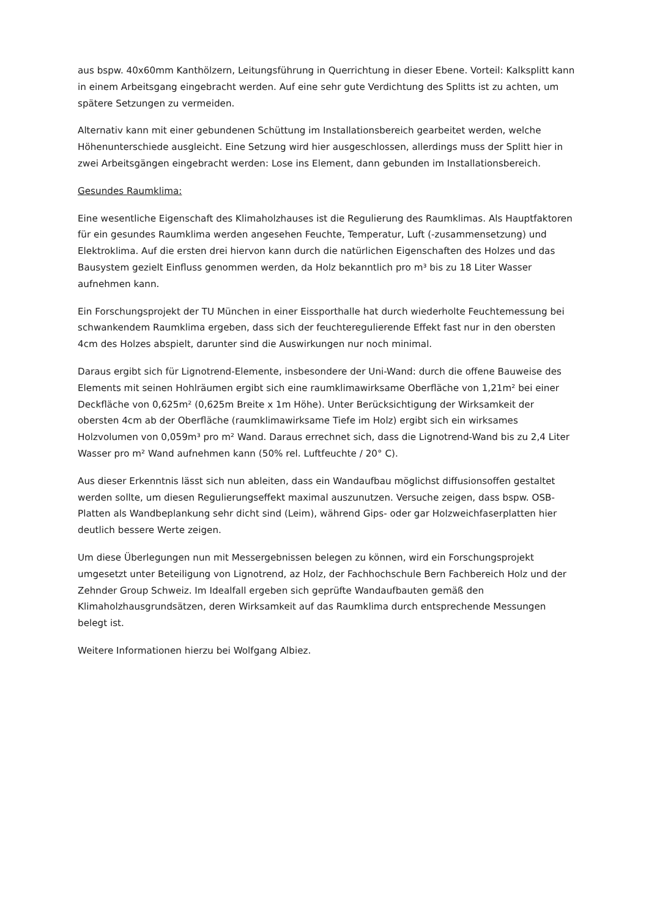aus bspw. 40x60mm Kanthölzern, Leitungsführung in Querrichtung in dieser Ebene. Vorteil: Kalksplitt kann in einem Arbeitsgang eingebracht werden. Auf eine sehr gute Verdichtung des Splitts ist zu achten, um spätere Setzungen zu vermeiden.
Alternativ kann mit einer gebundenen Schüttung im Installationsbereich gearbeitet werden, welche Höhenunterschiede ausgleicht. Eine Setzung wird hier ausgeschlossen, allerdings muss der Splitt hier in zwei Arbeitsgängen eingebracht werden: Lose ins Element, dann gebunden im Installationsbereich.
Gesundes Raumklima:
Eine wesentliche Eigenschaft des Klimaholzhauses ist die Regulierung des Raumklimas. Als Hauptfaktoren für ein gesundes Raumklima werden angesehen Feuchte, Temperatur, Luft (-zusammensetzung) und Elektroklima. Auf die ersten drei hiervon kann durch die natürlichen Eigenschaften des Holzes und das Bausystem gezielt Einfluss genommen werden, da Holz bekanntlich pro m³ bis zu 18 Liter Wasser aufnehmen kann.
Ein Forschungsprojekt der TU München in einer Eissporthalle hat durch wiederholte Feuchtemessung bei schwankendem Raumklima ergeben, dass sich der feuchteregulierende Effekt fast nur in den obersten 4cm des Holzes abspielt, darunter sind die Auswirkungen nur noch minimal.
Daraus ergibt sich für Lignotrend-Elemente, insbesondere der Uni-Wand: durch die offene Bauweise des Elements mit seinen Hohlräumen ergibt sich eine raumklimawirksame Oberfläche von 1,21m² bei einer Deckfläche von 0,625m² (0,625m Breite x 1m Höhe). Unter Berücksichtigung der Wirksamkeit der obersten 4cm ab der Oberfläche (raumklimawirksame Tiefe im Holz) ergibt sich ein wirksames Holzvolumen von 0,059m³ pro m² Wand. Daraus errechnet sich, dass die Lignotrend-Wand bis zu 2,4 Liter Wasser pro m² Wand aufnehmen kann (50% rel. Luftfeuchte / 20° C).
Aus dieser Erkenntnis lässt sich nun ableiten, dass ein Wandaufbau möglichst diffusionsoffen gestaltet werden sollte, um diesen Regulierungseffekt maximal auszunutzen. Versuche zeigen, dass bspw. OSB-Platten als Wandbeplankung sehr dicht sind (Leim), während Gips- oder gar Holzweichfaserplatten hier deutlich bessere Werte zeigen.
Um diese Überlegungen nun mit Messergebnissen belegen zu können, wird ein Forschungsprojekt umgesetzt unter Beteiligung von Lignotrend, az Holz, der Fachhochschule Bern Fachbereich Holz und der Zehnder Group Schweiz. Im Idealfall ergeben sich geprüfte Wandaufbauten gemäß den Klimaholzhausgrundsätzen, deren Wirksamkeit auf das Raumklima durch entsprechende Messungen belegt ist.
Weitere Informationen hierzu bei Wolfgang Albiez.